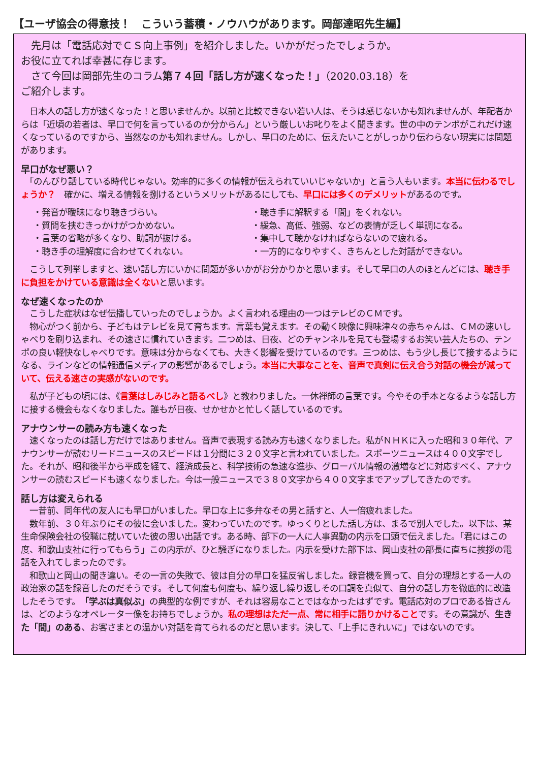【ユーザ協会の得意技！　こういう蓄積・ノウハウがあります。岡部達昭先生編】
　先月は「電話応対でＣＳ向上事例」を紹介しました。いかがだったでしょうか。
お役に立てれば幸甚に存じます。
　さて今回は岡部先生のコラム第７４回「話し方が速くなった！」（2020.03.18）を
ご紹介します。
　日本人の話し方が速くなった！と思いませんか。以前と比較できない若い人は、そうは感じないかも知れませんが、年配者からは「近頃の若者は、早口で何を言っているのか分からん」という厳しいお叱りをよく聞きます。世の中のテンポがこれだけ速くなっているのですから、当然なのかも知れません。しかし、早口のために、伝えたいことがしっかり伝わらない現実には問題があります。
早口がなぜ悪い？
　「のんびり話している時代じゃない。効率的に多くの情報が伝えられていいじゃないか」と言う人もいます。本当に伝わるでしょうか？　確かに、増える情報を捌けるというメリットがあるにしても、早口には多くのデメリットがあるのです。
・発音が曖昧になり聴きづらい。
・聴き手に解釈する「間」をくれない。
・質問を挟むきっかけがつかめない。
・緩急、高低、強弱、などの表情が乏しく単調になる。
・言葉の省略が多くなり、助詞が抜ける。
・集中して聴かなければならないので疲れる。
・聴き手の理解度に合わせてくれない。
・一方的になりやすく、きちんとした対話ができない。
　こうして列挙しますと、速い話し方にいかに問題が多いかがお分かりかと思います。そして早口の人のほとんどには、聴き手に負担をかけている意識は全くないと思います。
なぜ速くなったのか
　こうした症状はなぜ伝播していったのでしょうか。よく言われる理由の一つはテレビのＣＭです。
　物心がつく前から、子どもはテレビを見て育ちます。言葉も覚えます。その動く映像に興味津々の赤ちゃんは、ＣＭの速いしゃべりを刷り込まれ、その速さに慣れていきます。二つめは、日夜、どのチャンネルを見ても登場するお笑い芸人たちの、テンポの良い軽快なしゃべりです。意味は分からなくても、大きく影響を受けているのです。三つめは、もう少し長じて接するようになる、ラインなどの情報通信メディアの影響があるでしょう。本当に大事なことを、音声で真剣に伝え合う対話の機会が減っていて、伝える速さの実感がないのです。
　私が子どもの頃には、《言葉はしみじみと語るべし》と教わりました。一休禅師の言葉です。今やその手本となるような話し方に接する機会もなくなりました。誰もが日夜、せかせかと忙しく話しているのです。
アナウンサーの読み方も速くなった
　速くなったのは話し方だけではありません。音声で表現する読み方も速くなりました。私がＮＨＫに入った昭和３０年代、アナウンサーが読むリードニュースのスピードは１分間に３２０文字と言われていました。スポーツニュースは４００文字でした。それが、昭和後半から平成を経て、経済成長と、科学技術の急速な進歩、グローバル情報の激増などに対応すべく、アナウンサーの読むスピードも速くなりました。今は一般ニュースで３８０文字から４００文字までアップしてきたのです。
話し方は変えられる
　一昔前、同年代の友人にも早口がいました。早口な上に多弁なその男と話すと、人一倍疲れました。
　数年前、３０年ぶりにその彼に会いました。変わっていたのです。ゆっくりとした話し方は、まるで別人でした。以下は、某生命保険会社の役職に就いていた彼の思い出話です。ある時、部下の一人に人事異動の内示を口頭で伝えました。「君にはこの度、和歌山支社に行ってもらう」この内示が、ひと騒ぎになりました。内示を受けた部下は、岡山支社の部長に直ちに挨拶の電話を入れてしまったのです。
　和歌山と岡山の聞き違い。その一言の失敗で、彼は自分の早口を猛反省しました。録音機を買って、自分の理想とする一人の政治家の話を録音したのだそうです。そして何度も何度も、繰り返し繰り返しその口調を真似て、自分の話し方を徹底的に改造したそうです。「学ぶは真似ぶ」の典型的な例ですが、それは容易なことではなかったはずです。電話応対のプロである皆さんは、どのようなオペレーター像をお持ちでしょうか。私の理想はただ一点、常に相手に語りかけることです。その意識が、生きた「間」のある、お客さまとの温かい対話を育てられるのだと思います。決して、「上手にきれいに」ではないのです。